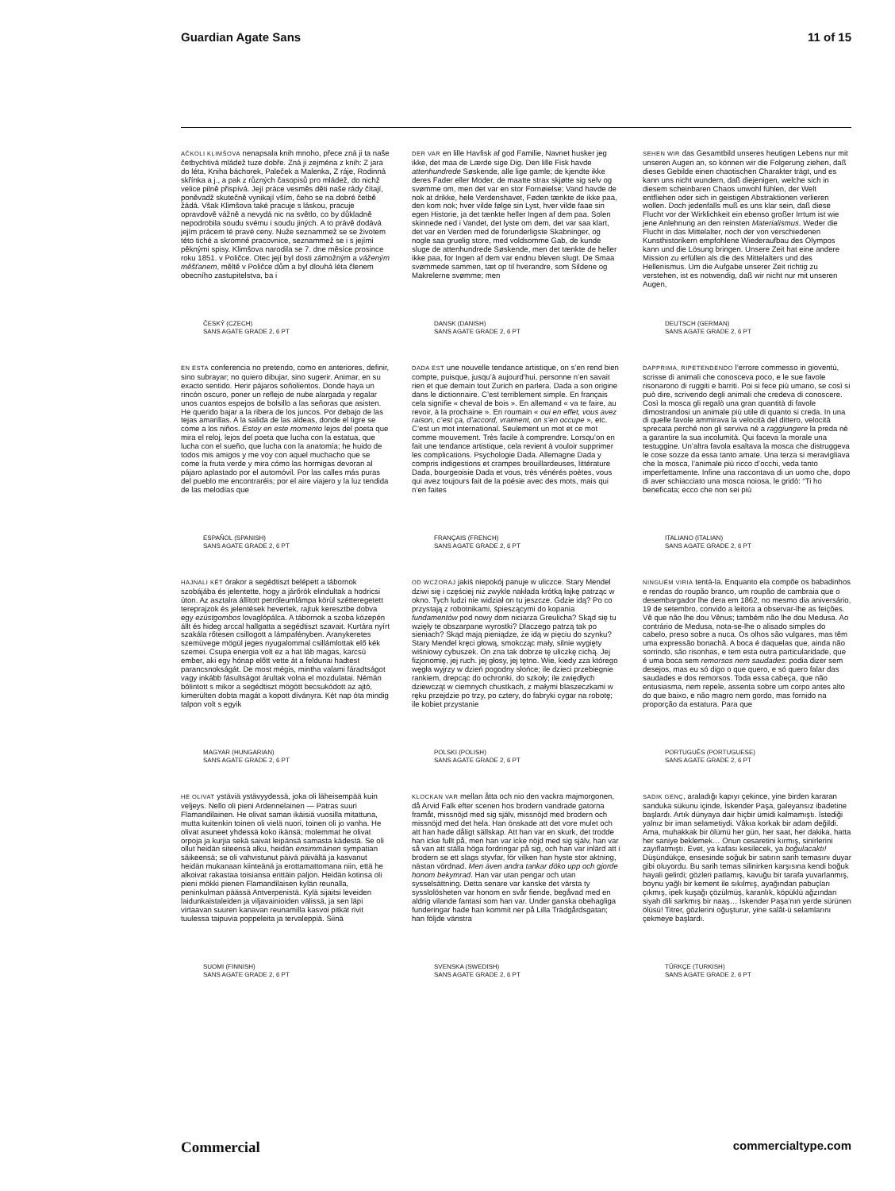Guardian Agate Sans 11 of 15
AČKOLI KLIMŠOVA nenapsala knih mnoho, přece zná ji ta naše četbychtivá mládež tuze dobře. Zná ji zejména z knih: Z jara do léta, Kniha báchorek, Paleček a Malenka, Z ráje, Rodinná skřínka a j., a pak z různých časopisů pro mládež, do nichž velice pilně přispívá. Její práce vesměs děti naše rády čítají, poněvadž skutečně vynikají vším, čeho se na dobré četbě žádá. Však Klimšova také pracuje s láskou, pracuje opravdově vážně a nevydá nic na světlo, co by důkladně nepodrobila soudu svému i soudu jiných. A to právě dodává jejím prácem té pravé ceny. Nuže seznammež se se životem této tiché a skromné pracovnice, seznammež se i s jejími pěknými spisy. Klimšova narodila se 7. dne měsíce prosince roku 1851. v Poličce. Otec její byl dosti zámožným a váženým měšťanem, měltě v Poličce dům a byl dlouhá léta členem obecního zastupitelstva, ba i
ČESKÝ (CZECH)
SANS AGATE GRADE 2, 6 PT
DER VAR en lille Havfisk af god Familie, Navnet husker jeg ikke, det maa de Lærde sige Dig. Den lille Fisk havde attenhundrede Søskende, alle lige gamle; de kjendte ikke deres Fader eller Moder, de maatte strax skjøtte sig selv og svømme om, men det var en stor Fornøielse; Vand havde de nok at drikke, hele Verdenshavet, Føden tænkte de ikke paa, den kom nok; hver vilde følge sin Lyst, hver vilde faae sin egen Historie, ja det tænkte heller Ingen af dem paa. Solen skinnede ned i Vandet, det lyste om dem, det var saa klart, det var en Verden med de forunderligste Skabninger, og nogle saa gruelig store, med voldsomme Gab, de kunde sluge de attenhundrede Søskende, men det tænkte de heller ikke paa, for Ingen af dem var endnu bleven slugt. De Smaa svømmede sammen, tæt op til hverandre, som Sildene og Makrelerne svømme; men
DANSK (DANISH)
SANS AGATE GRADE 2, 6 PT
SEHEN WIR das Gesamtbild unseres heutigen Lebens nur mit unseren Augen an, so können wir die Folgerung ziehen, daß dieses Gebilde einen chaotischen Charakter trägt, und es kann uns nicht wundern, daß diejenigen, welche sich in diesem scheinbaren Chaos unwohl fühlen, der Welt entfliehen oder sich in geistigen Abstraktionen verlieren wollen. Doch jedenfalls muß es uns klar sein, daß diese Flucht vor der Wirklichkeit ein ebenso großer Irrtum ist wie jene Anlehnung an den reinsten Materialismus. Weder die Flucht in das Mittelalter, noch der von verschiedenen Kunsthistorikern empfohlene Wiederaufbau des Olympos kann und die Lösung bringen. Unsere Zeit hat eine andere Mission zu erfüllen als die des Mittelalters und des Hellenismus. Um die Aufgabe unserer Zeit richtig zu verstehen, ist es notwendig, daß wir nicht nur mit unseren Augen,
DEUTSCH (GERMAN)
SANS AGATE GRADE 2, 6 PT
EN ESTA conferencia no pretendo, como en anteriores, definir, sino subrayar; no quiero dibujar, sino sugerir. Animar, en su exacto sentido. Herir pájaros soñolientos. Donde haya un rincón oscuro, poner un reflejo de nube alargada y regalar unos cuantos espejos de bolsillo a las señoras que asisten. He querido bajar a la ribera de los juncos. Por debajo de las tejas amarillas. A la salida de las aldeas, donde el tigre se come a los niños. Estoy en este momento lejos del poeta que mira el reloj, lejos del poeta que lucha con la estatua, que lucha con el sueño, que lucha con la anatomía; he huido de todos mis amigos y me voy con aquel muchacho que se come la fruta verde y mira cómo las hormigas devoran al pájaro aplastado por el automóvil. Por las calles más puras del pueblo me encontraréis; por el aire viajero y la luz tendida de las melodías que
ESPAÑOL (SPANISH)
SANS AGATE GRADE 2, 6 PT
DADA EST une nouvelle tendance artistique, on s’en rend bien compte, puisque, jusqu’à aujourd’hui, personne n’en savait rien et que demain tout Zurich en parlera. Dada a son origine dans le dictionnaire. C’est terriblement simple. En français cela signifie « cheval de bois ». En allemand « va te faire, au revoir, à la prochaine ». En roumain « oui en effet, vous avez raison, c’est ça, d’accord, vraiment, on s’en occupe », etc. C’est un mot international. Seulement un mot et ce mot comme mouvement. Très facile à comprendre. Lorsqu’on en fait une tendance artistique, cela revient à vouloir supprimer les complications. Psychologie Dada. Allemagne Dada y compris indigestions et crampes brouillardeuses, littérature Dada, bourgeoisie Dada et vous, très vénérés poètes, vous qui avez toujours fait de la poésie avec des mots, mais qui n’en faites
FRANÇAIS (FRENCH)
SANS AGATE GRADE 2, 6 PT
DAPPRIMA, RIPETENDENDO l’errore commesso in gioventù, scrisse di animali che conosceva poco, e le sue favole risonarono di ruggiti e barriti. Poi si fece più umano, se così si può dire, scrivendo degli animali che credeva di conoscere. Così la mosca gli regalò una gran quantità di favole dimostrandosi un animale più utile di quanto si creda. In una di quelle favole ammirava la velocità del dittero, velocità sprecata perchè non gli serviva nè a raggiungere la preda nè a garantire la sua incolumità. Qui faceva la morale una testuggine. Un’altra favola esaltava la mosca che distruggeva le cose sozze da essa tanto amate. Una terza si meravigliava che la mosca, l’animale più ricco d’occhi, veda tanto imperfettamente. Infine una raccontava di un uomo che, dopo di aver schiacciato una mosca noiosa, le gridò: “Ti ho beneficata; ecco che non sei più
ITALIANO (ITALIAN)
SANS AGATE GRADE 2, 6 PT
HAJNALI KÉT órakor a segédtiszt belépett a tábornok szobájába és jelentette, hogy a járőrök elindultak a hodricsi úton. Az asztalra állított petróleumlámpa körül szétteregetett tereprajzok és jelentések hevertek, rajtuk keresztbe dobva egy ezüstgombos lovaglópálca. A tábornok a szoba közepén állt és hideg arccal hallgatta a segédtiszt szavait. Kurtára nyírt szakála rőtesen csillogott a lámpafényben. Aranykeretes szemüvege mögül jeges nyugalommal csillámlottak elő kék szemei. Csupa energia volt ez a hat láb magas, karcsú ember, aki egy hónap előtt vette át a feldunai hadtest parancsnokságát. De most mégis, mintha valami fáradtságot vagy inkább fásultságot árultak volna el mozdulatai. Némán bólintott s mikor a segédtiszt mögött becsukódott az ajtó, kimerülten dobta magát a kopott díványra. Két nap óta mindig talpon volt s egyik
MAGYAR (HUNGARIAN)
SANS AGATE GRADE 2, 6 PT
OD WCZORAJ jakiś niepokój panuje w uliczce. Stary Mendel dziwi się i częściej niż zwykle nakłada krótką łajkę patrząc w okno. Tych ludzi nie widział on tu jeszcze. Gdzie idą? Po co przystają z robotnikami, śpieszącymi do kopania fundamentów pod nowy dom niciarza Greulicha? Skąd się tu wzięły te obszarpane wyrostki? Dlaczego patrzą tak po sieniach? Skąd mają pieniądze, że idą w pięciu do szynku? Stary Mendel kręci głową, smokcząc mały, silnie wygięty wiśniowy cybuszek. On zna tak dobrze tę uliczkę cichą. Jej fizjonomię, jej ruch. jej głosy, jej tętno. Wie, kiedy zza którego węgła wyjrzy w dzień pogodny słońce; ile dzieci przebiegnie rankiem, drepcąc do ochronki, do szkoły; ile zwiędłych dziewcząt w ciemnych chustkach, z małymi blaszeczkami w ręku przejdzie po trzy, po cztery, do fabryki cygar na robotę; ile kobiet przystanie
POLSKI (POLISH)
SANS AGATE GRADE 2, 6 PT
NINGUÉM VIRIA tentá-la. Enquanto ela compõe os babadinhos e rendas do roupão branco, um roupão de cambraia que o desembargador lhe dera em 1862, no mesmo dia aniversário, 19 de setembro, convido a leitora a observar-lhe as feições. Vê que não lhe dou Vênus; também não lhe dou Medusa. Ao contrário de Medusa, nota-se-lhe o alisado simples do cabelo, preso sobre a nuca. Os olhos são vulgares, mas têm uma expressão bonachã. A boca é daquelas que, ainda não sorrindo, são risonhas, e tem esta outra particularidade, que é uma boca sem remorsos nem saudades: podia dizer sem desejos, mas eu só digo o que quero, e só quero falar das saudades e dos remorsos. Toda essa cabeça, que não entusiasma, nem repele, assenta sobre um corpo antes alto do que baixo, e não magro nem gordo, mas fornido na proporção da estatura. Para que
PORTUGUÊS (PORTUGUESE)
SANS AGATE GRADE 2, 6 PT
HE OLIVAT ystäviä ystävyydessä, joka oli läheisempää kuin veljeys. Nello oli pieni Ardennelainen — Patras suuri Flamandilainen. He olivat saman ikäisiä vuosilla mitattuna, mutta kuitenkin toinen oli vielä nuori, toinen oli jo vanha. He olivat asuneet yhdessä koko ikänsä; molemmat he olivat orpoja ja kurjia sekä saivat leipänsä samasta kädestä. Se oli ollut heidän siteensä alku, heidän ensimmäinen sympatian säikeensä; se oli vahvistunut päivä päivältä ja kasvanut heidän mukanaan kiinteänä ja erottamattomana niin, että he alkoivat rakastaa toisiansa erittäin paljon. Heidän kotinsa oli pieni mökki pienen Flamandilaisen kylän reunalla, peninkulman päässä Antverpenistä. Kylä sijaitsi leveiden laidunkaistaleiden ja viljavainioiden välissä, ja sen läpi virtaavan suuren kanavan reunamilla kasvoi pitkät rivit tuulessa taipuvia poppeleita ja tervaleppiä. Siinä
SUOMI (FINNISH)
SANS AGATE GRADE 2, 6 PT
KLOCKAN VAR mellan åtta och nio den vackra majmorgonen, då Arvid Falk efter scenen hos brodern vandrade gatorna framåt, missnöjd med sig själv, missnöjd med brodern och missnöjd med det hela. Han önskade att det vore mulet och att han hade dåligt sällskap. Att han var en skurk, det trodde han icke fullt på, men han var icke nöjd med sig själv, han var så van att ställa höga fordringar på sig, och han var inlärd att i brodern se ett slags styvfar, för vilken han hyste stor aktning, nästan vördnad. Men även andra tankar döko upp och gjorde honom bekymrad. Han var utan pengar och utan sysselsättning. Detta senare var kanske det värsta ty sysslolösheten var honom en svår fiende, begåvad med en aldrig vilande fantasi som han var. Under ganska obehagliga funderingar hade han kommit ner på Lilla Trädgårdsgatan; han följde vänstra
SVENSKA (SWEDISH)
SANS AGATE GRADE 2, 6 PT
SADIK GENÇ, araladığı kapıyı çekince, yine birden kararan sanduka sükunu içinde, İskender Paşa, galeyansız ibadetine başlardı. Artık dünyaya dair hiçbir ümidi kalmamıştı. İstediği yalnız bir iman selametiydi. Vâkıa korkak bir adam değildi. Ama, muhakkak bir ölümü her gün, her saat, her dakika, hatta her saniye beklemek… Onun cesaretini kırmış, sinirlerini zayıflatmıştı. Evet, ya kafası kesilecek, ya boğulacaktı! Düşündükçe, ensesinde soğuk bir satırın sarih temasını duyar gibi oluyordu. Bu sarih temas silinirken karşısına kendi boğuk hayali gelirdi; gözleri patlamış, kavuğu bir tarafa yuvarlanmış, boynu yağlı bir kement ile sıkılmış, ayağından pabuçları çıkmış, ipek kuşağı çözülmüş, karanlık, köpüklü ağzından siyah dili sarkmış bir naaş… İskender Paşa’nın yerde sürünen ölüsü! Titrer, gözlerini oğuşturur, yine salât-ü selamlarını çekmeye başlardı.
TÜRKÇE (TURKISH)
SANS AGATE GRADE 2, 6 PT
Commercial commercialtype.com